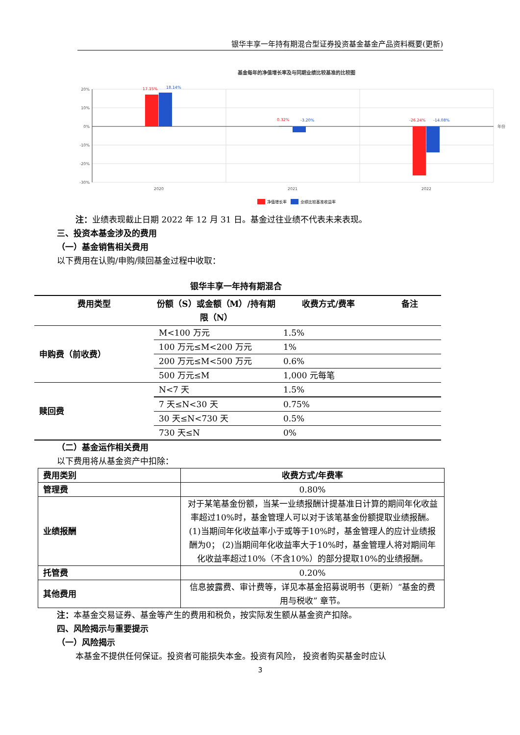银华丰享一年持有期混合型证券投资基金基金产品资料概要(更新)
基金每年的净值增长率及与同期业绩比较基准的比较图
20%
10%
0%
-10%
-20%
-30%
17.15%
0.32%
-26.24%
18.14%
-3.20%
-14.08%
2020
2021
2022
年份
净值增长率
业绩比较基准收益率
注：业绩表现截止日期 2022 年 12 月 31 日。基金过往业绩不代表未来表现。
三、投资本基金涉及的费用
（一）基金销售相关费用
以下费用在认购/申购/赎回基金过程中收取：
银华丰享一年持有期混合
| 费用类型 | 份额（S）或金额（M）/持有期限（N） | 收费方式/费率 | 备注 |
| --- | --- | --- | --- |
| 申购费（前收费） | M<100 万元 | 1.5% | |
| | 100 万元≤M<200 万元 | 1% | |
| | 200 万元≤M<500 万元 | 0.6% | |
| | 500 万元≤M | 1,000 元每笔 | |
| 赎回费 | N<7 天 | 1.5% | |
| | 7 天≤N<30 天 | 0.75% | |
| | 30 天≤N<730 天 | 0.5% | |
| | 730 天≤N | 0% | |
（二）基金运作相关费用
以下费用将从基金资产中扣除：
| 费用类别 | 收费方式/年费率 |
| 管理费 | 0.80% |
| 业绩报酬 | 对于某笔基金份额，当某一业绩报酬计提基准日计算的期间年化收益率超过10%时，基金管理人可以对于该笔基金份额提取业绩报酬。(1)当期间年化收益率小于或等于10%时，基金管理人的应计业绩报酬为0； (2)当期间年化收益率大于10%时，基金管理人将对期间年化收益率超过10%（不含10%）的部分提取10%的业绩报酬。 |
| 托管费 | 0.20% |
| 其他费用 | 信息披露费、审计费等，详见本基金招募说明书（更新）“基金的费用与税收” 章节。 |
注：本基金交易证券、基金等产生的费用和税负，按实际发生额从基金资产扣除。
四、风险揭示与重要提示
（一）风险揭示
本基金不提供任何保证。投资者可能损失本金。投资有风险， 投资者购买基金时应认
3